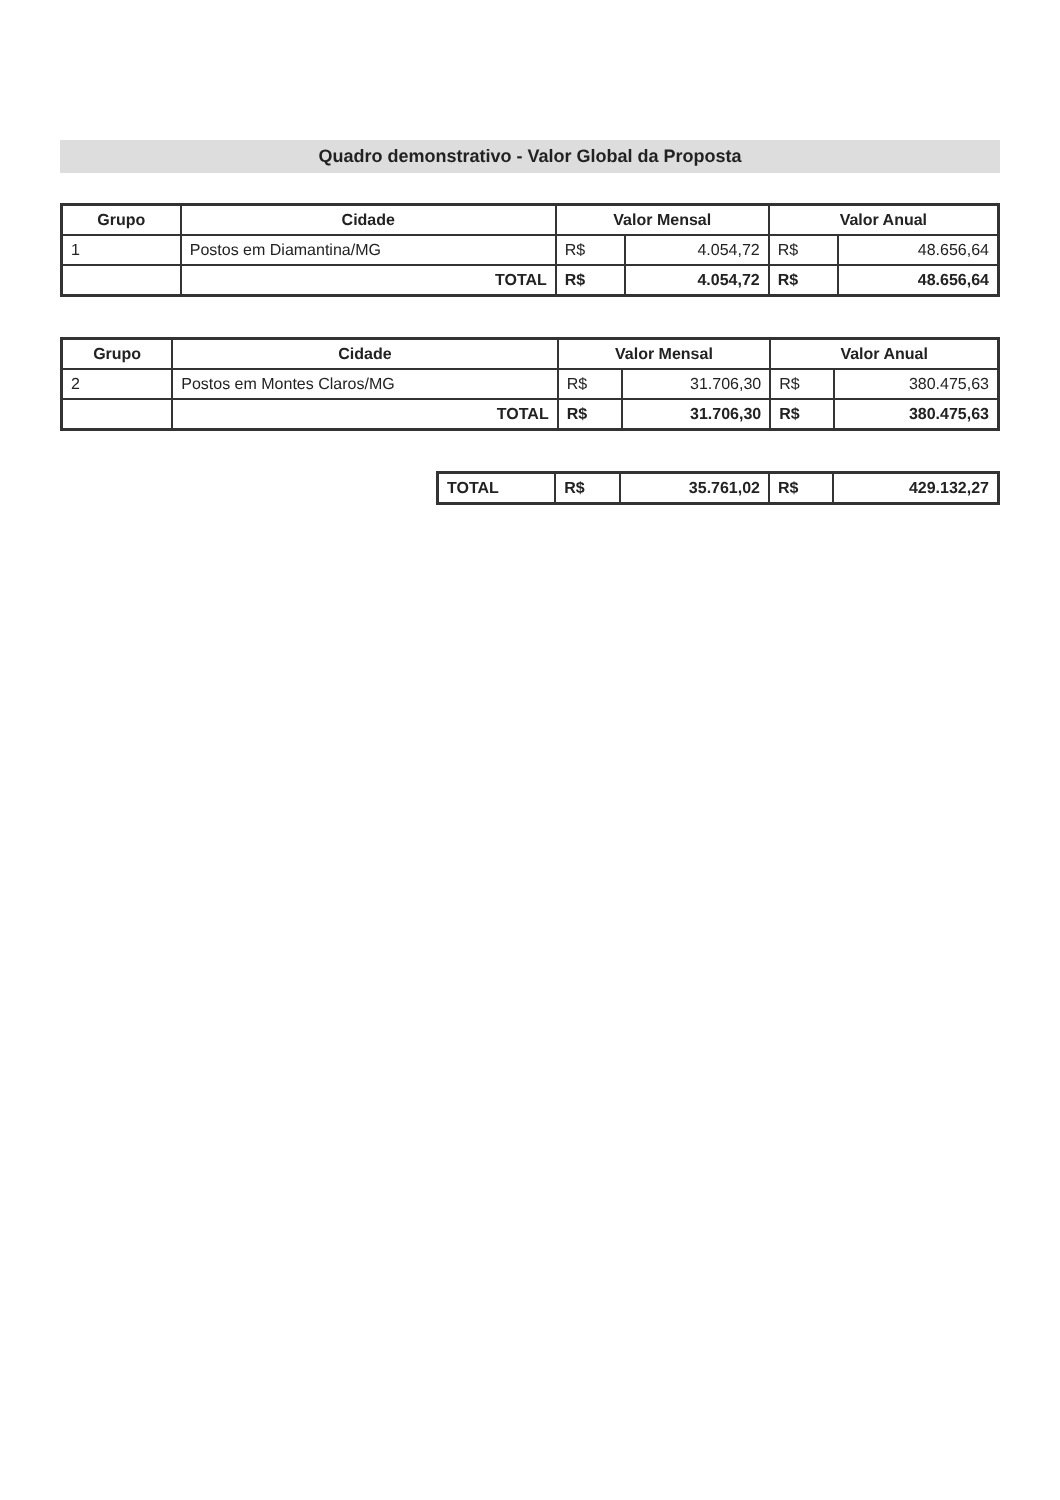Quadro demonstrativo - Valor Global da Proposta
| Grupo | Cidade | Valor Mensal | | Valor Anual | |
| --- | --- | --- | --- | --- | --- |
| 1 | Postos em Diamantina/MG | R$ | 4.054,72 | R$ | 48.656,64 |
| | TOTAL | R$ | 4.054,72 | R$ | 48.656,64 |
| Grupo | Cidade | Valor Mensal | | Valor Anual | |
| --- | --- | --- | --- | --- | --- |
| 2 | Postos em Montes Claros/MG | R$ | 31.706,30 | R$ | 380.475,63 |
| | TOTAL | R$ | 31.706,30 | R$ | 380.475,63 |
| TOTAL | R$ | 35.761,02 | R$ | 429.132,27 |